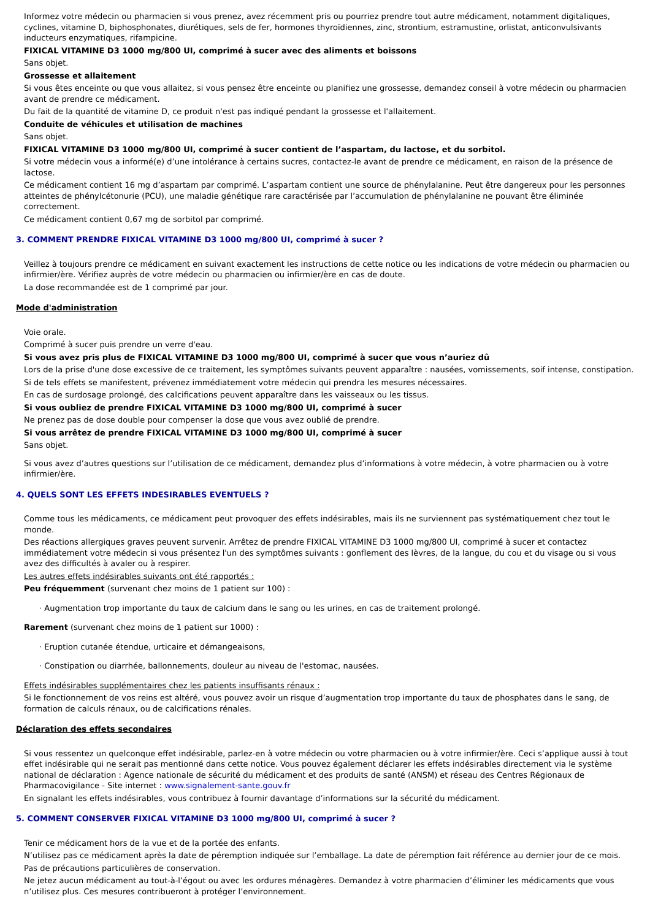Informez votre médecin ou pharmacien si vous prenez, avez récemment pris ou pourriez prendre tout autre médicament, notamment digitaliques, cyclines, vitamine D, biphosphonates, diurétiques, sels de fer, hormones thyroïdiennes, zinc, strontium, estramustine, orlistat, anticonvulsivants inducteurs enzymatiques, rifampicine.
FIXICAL VITAMINE D3 1000 mg/800 UI, comprimé à sucer avec des aliments et boissons
Sans objet.
Grossesse et allaitement
Si vous êtes enceinte ou que vous allaitez, si vous pensez être enceinte ou planifiez une grossesse, demandez conseil à votre médecin ou pharmacien avant de prendre ce médicament.
Du fait de la quantité de vitamine D, ce produit n'est pas indiqué pendant la grossesse et l'allaitement.
Conduite de véhicules et utilisation de machines
Sans objet.
FIXICAL VITAMINE D3 1000 mg/800 UI, comprimé à sucer contient de l’aspartam, du lactose, et du sorbitol.
Si votre médecin vous a informé(e) d’une intolérance à certains sucres, contactez-le avant de prendre ce médicament, en raison de la présence de lactose.
Ce médicament contient 16 mg d’aspartam par comprimé. L’aspartam contient une source de phénylalanine. Peut être dangereux pour les personnes atteintes de phénylcétonurie (PCU), une maladie génétique rare caractérisée par l’accumulation de phénylalanine ne pouvant être éliminée correctement.
Ce médicament contient 0,67 mg de sorbitol par comprimé.
3. COMMENT PRENDRE FIXICAL VITAMINE D3 1000 mg/800 UI, comprimé à sucer ?
Veillez à toujours prendre ce médicament en suivant exactement les instructions de cette notice ou les indications de votre médecin ou pharmacien ou infirmier/ère. Vérifiez auprès de votre médecin ou pharmacien ou infirmier/ère en cas de doute.
La dose recommandée est de 1 comprimé par jour.
Mode d'administration
Voie orale.
Comprimé à sucer puis prendre un verre d'eau.
Si vous avez pris plus de FIXICAL VITAMINE D3 1000 mg/800 UI, comprimé à sucer que vous n’auriez dû
Lors de la prise d'une dose excessive de ce traitement, les symptômes suivants peuvent apparaître : nausées, vomissements, soif intense, constipation.
Si de tels effets se manifestent, prévenez immédiatement votre médecin qui prendra les mesures nécessaires.
En cas de surdosage prolongé, des calcifications peuvent apparaître dans les vaisseaux ou les tissus.
Si vous oubliez de prendre FIXICAL VITAMINE D3 1000 mg/800 UI, comprimé à sucer
Ne prenez pas de dose double pour compenser la dose que vous avez oublié de prendre.
Si vous arrêtez de prendre FIXICAL VITAMINE D3 1000 mg/800 UI, comprimé à sucer
Sans objet.
Si vous avez d’autres questions sur l’utilisation de ce médicament, demandez plus d’informations à votre médecin, à votre pharmacien ou à votre infirmier/ère.
4. QUELS SONT LES EFFETS INDESIRABLES EVENTUELS ?
Comme tous les médicaments, ce médicament peut provoquer des effets indésirables, mais ils ne surviennent pas systématiquement chez tout le monde.
Des réactions allergiques graves peuvent survenir. Arrêtez de prendre FIXICAL VITAMINE D3 1000 mg/800 UI, comprimé à sucer et contactez immédiatement votre médecin si vous présentez l'un des symptômes suivants : gonflement des lèvres, de la langue, du cou et du visage ou si vous avez des difficultés à avaler ou à respirer.
Les autres effets indésirables suivants ont été rapportés :
Peu fréquemment (survenant chez moins de 1 patient sur 100) :
· Augmentation trop importante du taux de calcium dans le sang ou les urines, en cas de traitement prolongé.
Rarement (survenant chez moins de 1 patient sur 1000) :
· Eruption cutanée étendue, urticaire et démangeaisons,
· Constipation ou diarrhée, ballonnements, douleur au niveau de l'estomac, nausées.
Effets indésirables supplémentaires chez les patients insuffisants rénaux :
Si le fonctionnement de vos reins est altéré, vous pouvez avoir un risque d’augmentation trop importante du taux de phosphates dans le sang, de formation de calculs rénaux, ou de calcifications rénales.
Déclaration des effets secondaires
Si vous ressentez un quelconque effet indésirable, parlez-en à votre médecin ou votre pharmacien ou à votre infirmier/ère. Ceci s’applique aussi à tout effet indésirable qui ne serait pas mentionné dans cette notice. Vous pouvez également déclarer les effets indésirables directement via le système national de déclaration : Agence nationale de sécurité du médicament et des produits de santé (ANSM) et réseau des Centres Régionaux de Pharmacovigilance - Site internet : www.signalement-sante.gouv.fr
En signalant les effets indésirables, vous contribuez à fournir davantage d’informations sur la sécurité du médicament.
5. COMMENT CONSERVER FIXICAL VITAMINE D3 1000 mg/800 UI, comprimé à sucer ?
Tenir ce médicament hors de la vue et de la portée des enfants.
N’utilisez pas ce médicament après la date de péremption indiquée sur l’emballage. La date de péremption fait référence au dernier jour de ce mois.
Pas de précautions particulières de conservation.
Ne jetez aucun médicament au tout-à-l’égout ou avec les ordures ménagères. Demandez à votre pharmacien d’éliminer les médicaments que vous n’utilisez plus. Ces mesures contribueront à protéger l’environnement.